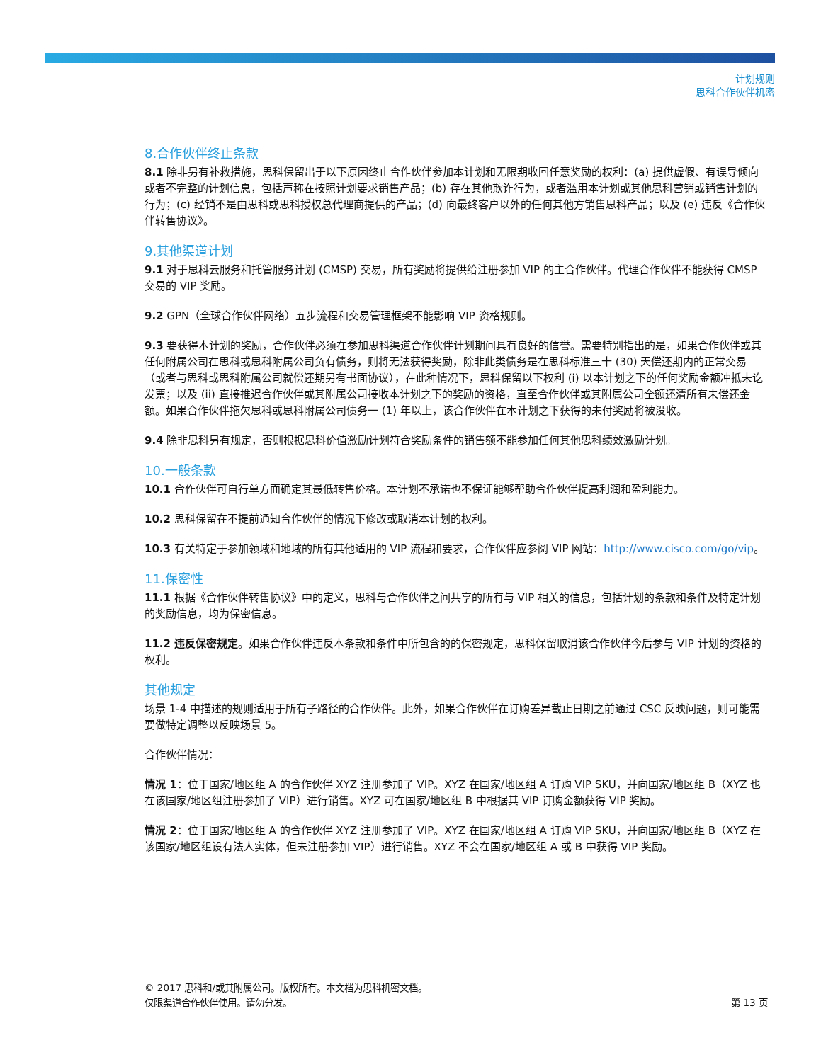计划规则
思科合作伙伴机密
8.合作伙伴终止条款
8.1 除非另有补救措施，思科保留出于以下原因终止合作伙伴参加本计划和无限期收回任意奖励的权利：(a) 提供虚假、有误导倾向或者不完整的计划信息，包括声称在按照计划要求销售产品；(b) 存在其他欺诈行为，或者滥用本计划或其他思科营销或销售计划的行为；(c) 经销不是由思科或思科授权总代理商提供的产品；(d) 向最终客户以外的任何其他方销售思科产品；以及 (e) 违反《合作伙伴转售协议》。
9.其他渠道计划
9.1 对于思科云服务和托管服务计划 (CMSP) 交易，所有奖励将提供给注册参加 VIP 的主合作伙伴。代理合作伙伴不能获得 CMSP 交易的 VIP 奖励。
9.2 GPN（全球合作伙伴网络）五步流程和交易管理框架不能影响 VIP 资格规则。
9.3 要获得本计划的奖励，合作伙伴必须在参加思科渠道合作伙伴计划期间具有良好的信誉。需要特别指出的是，如果合作伙伴或其任何附属公司在思科或思科附属公司负有债务，则将无法获得奖励，除非此类债务是在思科标准三十 (30) 天偿还期内的正常交易（或者与思科或思科附属公司就偿还期另有书面协议），在此种情况下，思科保留以下权利 (i) 以本计划之下的任何奖励金额冲抵未讫发票；以及 (ii) 直接推迟合作伙伴或其附属公司接收本计划之下的奖励的资格，直至合作伙伴或其附属公司全额还清所有未偿还金额。如果合作伙伴拖欠思科或思科附属公司债务一 (1) 年以上，该合作伙伴在本计划之下获得的未付奖励将被没收。
9.4 除非思科另有规定，否则根据思科价值激励计划符合奖励条件的销售额不能参加任何其他思科绩效激励计划。
10.一般条款
10.1 合作伙伴可自行单方面确定其最低转售价格。本计划不承诺也不保证能够帮助合作伙伴提高利润和盈利能力。
10.2 思科保留在不提前通知合作伙伴的情况下修改或取消本计划的权利。
10.3 有关特定于参加领域和地域的所有其他适用的 VIP 流程和要求，合作伙伴应参阅 VIP 网站：http://www.cisco.com/go/vip。
11.保密性
11.1 根据《合作伙伴转售协议》中的定义，思科与合作伙伴之间共享的所有与 VIP 相关的信息，包括计划的条款和条件及特定计划的奖励信息，均为保密信息。
11.2 违反保密规定。如果合作伙伴违反本条款和条件中所包含的的保密规定，思科保留取消该合作伙伴今后参与 VIP 计划的资格的权利。
其他规定
场景 1-4 中描述的规则适用于所有子路径的合作伙伴。此外，如果合作伙伴在订购差异截止日期之前通过 CSC 反映问题，则可能需要做特定调整以反映场景 5。
合作伙伴情况：
情况 1：位于国家/地区组 A 的合作伙伴 XYZ 注册参加了 VIP。XYZ 在国家/地区组 A 订购 VIP SKU，并向国家/地区组 B（XYZ 也在该国家/地区组注册参加了 VIP）进行销售。XYZ 可在国家/地区组 B 中根据其 VIP 订购金额获得 VIP 奖励。
情况 2：位于国家/地区组 A 的合作伙伴 XYZ 注册参加了 VIP。XYZ 在国家/地区组 A 订购 VIP SKU，并向国家/地区组 B（XYZ 在该国家/地区组设有法人实体，但未注册参加 VIP）进行销售。XYZ 不会在国家/地区组 A 或 B 中获得 VIP 奖励。
© 2017 思科和/或其附属公司。版权所有。本文档为思科机密文档。
仅限渠道合作伙伴使用。请勿分发。
第 13 页